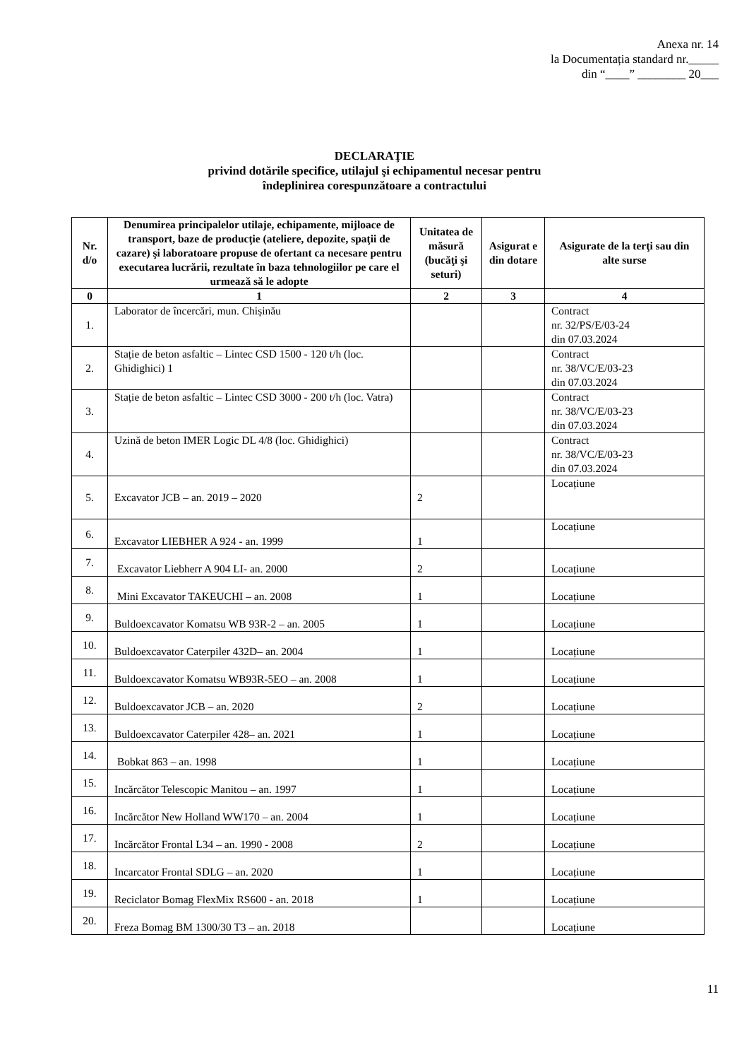Anexa nr. 14
la Documentația standard nr._____
din “____” ________ 20___
DECLARAŢIE
privind dotările specifice, utilajul şi echipamentul necesar pentru
îndeplinirea corespunzătoare a contractului
| Nr. d/o | Denumirea principalelor utilaje, echipamente, mijloace de transport, baze de producţie (ateliere, depozite, spaţii de cazare) şi laboratoare propuse de ofertant ca necesare pentru executarea lucrării, rezultate în baza tehnologiilor pe care el urmează să le adopte | Unitatea de măsură (bucăţi şi seturi) | Asigurat e din dotare | Asigurate de la terţi sau din alte surse |
| --- | --- | --- | --- | --- |
| 0 | 1 | 2 | 3 | 4 |
| 1. | Laborator de încercări, mun. Chișinău | | | Contract nr. 32/PS/E/03-24 din 07.03.2024 |
| 2. | Stație de beton asfaltic – Lintec CSD 1500 - 120 t/h (loc. Ghidighici) 1 | | | Contract nr. 38/VC/E/03-23 din 07.03.2024 |
| 3. | Stație de beton asfaltic – Lintec CSD 3000 - 200 t/h (loc. Vatra) | | | Contract nr. 38/VC/E/03-23 din 07.03.2024 |
| 4. | Uzină de beton IMER Logic DL 4/8 (loc. Ghidighici) | | | Contract nr. 38/VC/E/03-23 din 07.03.2024 |
| 5. | Excavator JCB – an. 2019 – 2020 | 2 | | Locațiune |
| 6. | Excavator LIEBHER A 924 - an. 1999 | 1 | | Locațiune |
| 7. | Excavator Liebherr A 904 LI- an. 2000 | 2 | | Locațiune |
| 8. | Mini Excavator TAKEUCHI – an. 2008 | 1 | | Locațiune |
| 9. | Buldoexcavator Komatsu WB 93R-2 – an. 2005 | 1 | | Locațiune |
| 10. | Buldoexcavator Caterpiler 432D– an. 2004 | 1 | | Locațiune |
| 11. | Buldoexcavator Komatsu WB93R-5EO – an. 2008 | 1 | | Locațiune |
| 12. | Buldoexcavator JCB – an. 2020 | 2 | | Locațiune |
| 13. | Buldoexcavator Caterpiler 428– an. 2021 | 1 | | Locațiune |
| 14. | Bobkat 863 – an. 1998 | 1 | | Locațiune |
| 15. | Incărcător Telescopic Manitou – an. 1997 | 1 | | Locațiune |
| 16. | Incărcător New Holland WW170 – an. 2004 | 1 | | Locațiune |
| 17. | Incărcător Frontal L34 – an. 1990 - 2008 | 2 | | Locațiune |
| 18. | Incarcator Frontal SDLG – an. 2020 | 1 | | Locațiune |
| 19. | Reciclator Bomag FlexMix RS600 - an. 2018 | 1 | | Locațiune |
| 20. | Freza Bomag BM 1300/30 T3 – an. 2018 | | | Locațiune |
11